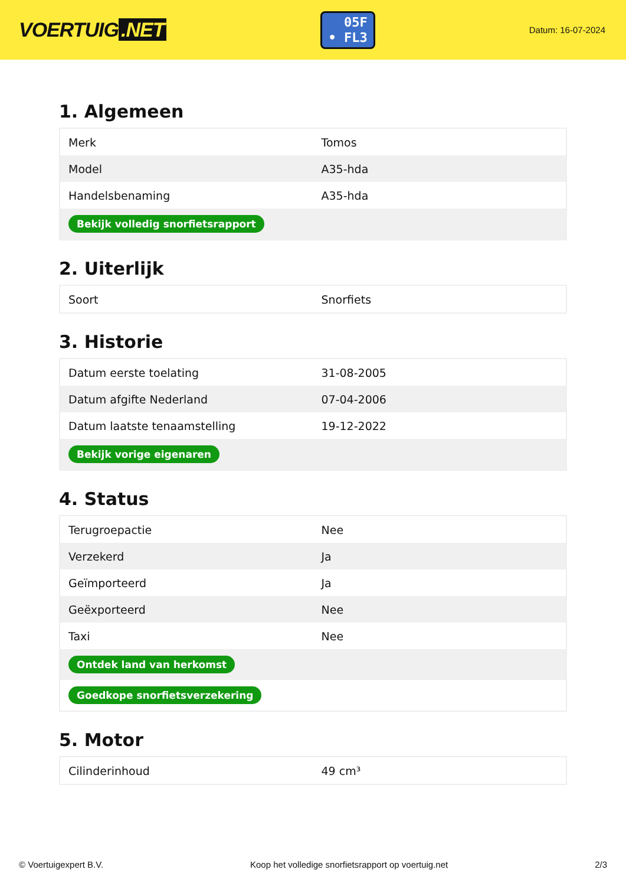VOERTUIG.NET
05F
• FL3
Datum: 16-07-2024
1. Algemeen
| Merk | Tomos |
| Model | A35-hda |
| Handelsbenaming | A35-hda |
| Bekijk volledig snorfietsrapport | |
2. Uiterlijk
| Soort | Snorfiets |
3. Historie
| Datum eerste toelating | 31-08-2005 |
| Datum afgifte Nederland | 07-04-2006 |
| Datum laatste tenaamstelling | 19-12-2022 |
| Bekijk vorige eigenaren | |
4. Status
| Terugroepactie | Nee |
| Verzekerd | Ja |
| Geïmporteerd | Ja |
| Geëxporteerd | Nee |
| Taxi | Nee |
| Ontdek land van herkomst | |
| Goedkope snorfietsverzekering | |
5. Motor
| Cilinderinhoud | 49 cm³ |
© Voertuigexpert B.V. Koop het volledige snorfietsrapport op voertuig.net 2/3